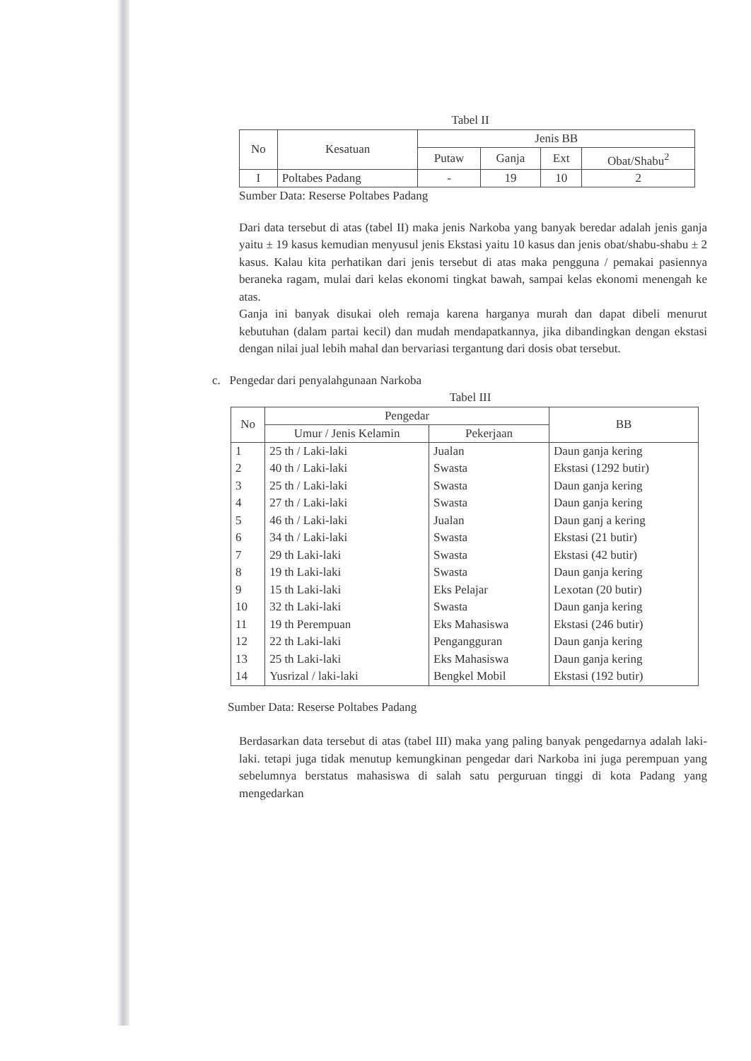Tabel II
| No | Kesatuan | Jenis BB | | | |
| --- | --- | --- | --- | --- | --- |
| | | Putaw | Ganja | Ext | Obat/Shabu<sup>2</sup> |
| I | Poltabes Padang | - | 19 | 10 | 2 |
Sumber Data: Reserse Poltabes Padang
Dari data tersebut di atas (tabel II) maka jenis Narkoba yang banyak beredar adalah jenis ganja yaitu ± 19 kasus kemudian menyusul jenis Ekstasi yaitu 10 kasus dan jenis obat/shabu-shabu ± 2 kasus. Kalau kita perhatikan dari jenis tersebut di atas maka pengguna / pemakai pasiennya beraneka ragam, mulai dari kelas ekonomi tingkat bawah, sampai kelas ekonomi menengah ke atas.
Ganja ini banyak disukai oleh remaja karena harganya murah dan dapat dibeli menurut kebutuhan (dalam partai kecil) dan mudah mendapatkannya, jika dibandingkan dengan ekstasi dengan nilai jual lebih mahal dan bervariasi tergantung dari dosis obat tersebut.
c. Pengedar dari penyalahgunaan Narkoba
Tabel III
| No | Pengedar | | BB |
| --- | --- | --- | --- |
| | Umur / Jenis Kelamin | Pekerjaan | |
| 1 | 25 th / Laki-laki | Jualan | Daun ganja kering |
| 2 | 40 th / Laki-laki | Swasta | Ekstasi (1292 butir) |
| 3 | 25 th / Laki-laki | Swasta | Daun ganja kering |
| 4 | 27 th / Laki-laki | Swasta | Daun ganja kering |
| 5 | 46 th / Laki-laki | Jualan | Daun ganj a kering |
| 6 | 34 th / Laki-laki | Swasta | Ekstasi (21 butir) |
| 7 | 29 th Laki-laki | Swasta | Ekstasi (42 butir) |
| 8 | 19 th Laki-laki | Swasta | Daun ganja kering |
| 9 | 15 th Laki-laki | Eks Pelajar | Lexotan (20 butir) |
| 10 | 32 th Laki-laki | Swasta | Daun ganja kering |
| 11 | 19 th Perempuan | Eks Mahasiswa | Ekstasi (246 butir) |
| 12 | 22 th Laki-laki | Pengangguran | Daun ganja kering |
| 13 | 25 th Laki-laki | Eks Mahasiswa | Daun ganja kering |
| 14 | Yusrizal / laki-laki | Bengkel Mobil | Ekstasi (192 butir) |
Sumber Data: Reserse Poltabes Padang
Berdasarkan data tersebut di atas (tabel III) maka yang paling banyak pengedarnya adalah laki-laki. tetapi juga tidak menutup kemungkinan pengedar dari Narkoba ini juga perempuan yang sebelumnya berstatus mahasiswa di salah satu perguruan tinggi di kota Padang yang mengedarkan